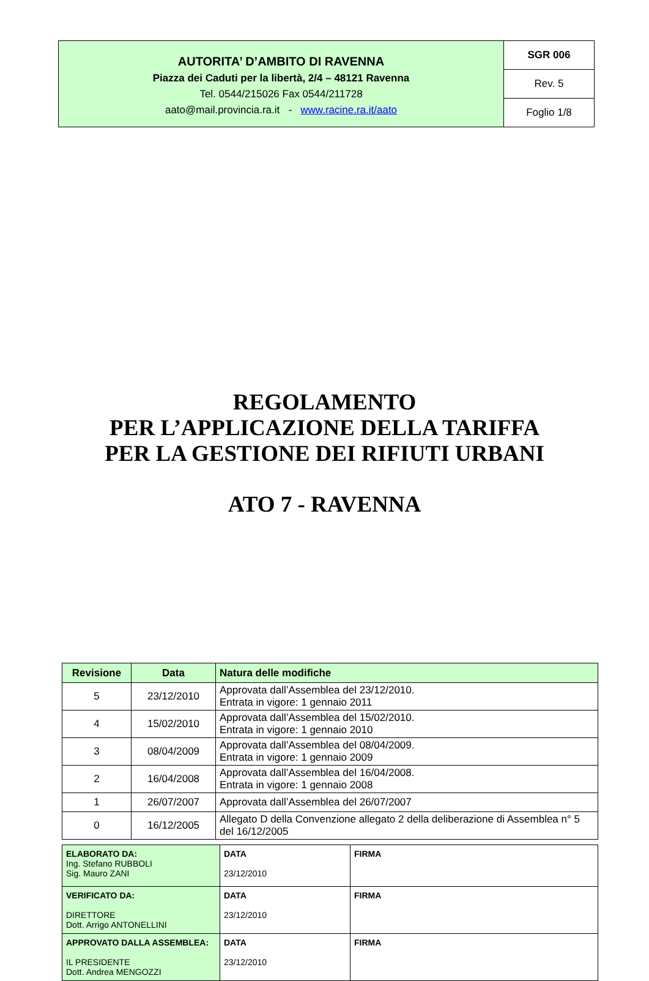| AUTORITA’ D’AMBITO DI RAVENNA Piazza dei Caduti per la libertà, 2/4 – 48121 Ravenna Tel. 0544/215026 Fax 0544/211728 aato@mail.provincia.ra.it - www.racine.ra.it/aato | SGR 006 |
| | Rev. 5 |
| | Foglio 1/8 |
REGOLAMENTO
PER L’APPLICAZIONE DELLA TARIFFA
PER LA GESTIONE DEI RIFIUTI URBANI
ATO 7 - RAVENNA
| Revisione | Data | Natura delle modifiche |
| --- | --- | --- |
| 5 | 23/12/2010 | Approvata dall’Assemblea del 23/12/2010. Entrata in vigore: 1 gennaio 2011 |
| 4 | 15/02/2010 | Approvata dall’Assemblea del 15/02/2010. Entrata in vigore: 1 gennaio 2010 |
| 3 | 08/04/2009 | Approvata dall’Assemblea del 08/04/2009. Entrata in vigore: 1 gennaio 2009 |
| 2 | 16/04/2008 | Approvata dall’Assemblea del 16/04/2008. Entrata in vigore: 1 gennaio 2008 |
| 1 | 26/07/2007 | Approvata dall’Assemblea del 26/07/2007 |
| 0 | 16/12/2005 | Allegato D della Convenzione allegato 2 della deliberazione di Assemblea n° 5 del 16/12/2005 |
| ELABORATO DA: Ing. Stefano RUBBOLI Sig. Mauro ZANI | DATA 23/12/2010 | FIRMA |
| VERIFICATO DA: DIRETTORE Dott. Arrigo ANTONELLINI | DATA 23/12/2010 | FIRMA |
| APPROVATO DALLA ASSEMBLEA: IL PRESIDENTE Dott. Andrea MENGOZZI | DATA 23/12/2010 | FIRMA |